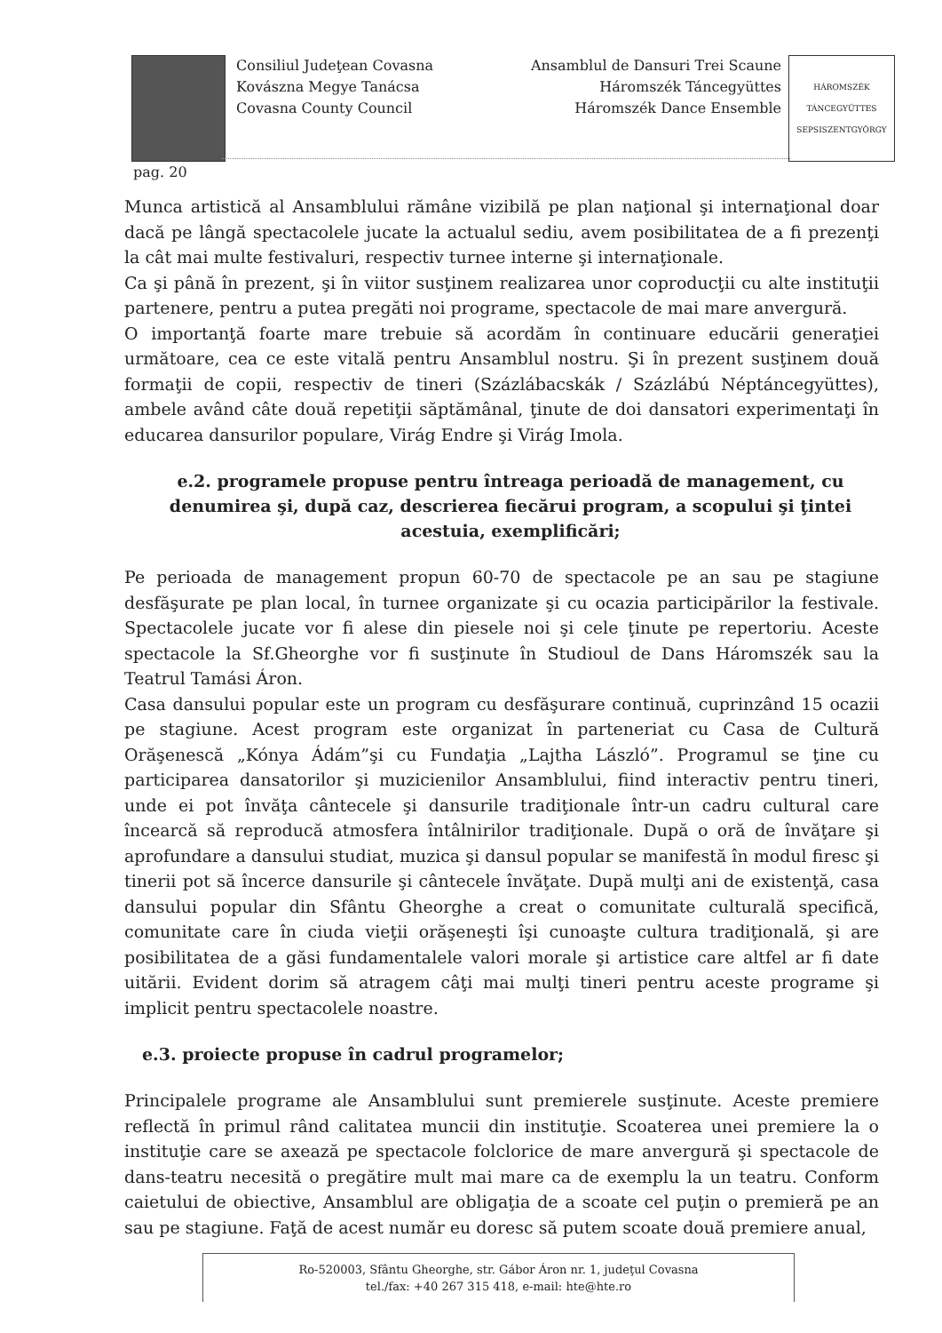Consiliul Judeţean Covasna
Kovászna Megye Tanácsa
Covasna County Council
Ansamblul de Dansuri Trei Scaune
Háromszék Táncegyüttes
Háromszék Dance Ensemble
HÁROMSZÉK TÁNCEGYÜTTES
SEPSISZENTGYÖRGY
pag. 20
Munca artistică al Ansamblului rămâne vizibilă pe plan naţional şi internaţional doar dacă pe lângă spectacolele jucate la actualul sediu, avem posibilitatea de a fi prezenţi la cât mai multe festivaluri, respectiv turnee interne şi internaţionale.
Ca şi până în prezent, şi în viitor susţinem realizarea unor coproducţii cu alte instituţii partenere, pentru a putea pregăti noi programe, spectacole de mai mare anvergură.
O importanţă foarte mare trebuie să acordăm în continuare educării generaţiei următoare, cea ce este vitală pentru Ansamblul nostru. Şi în prezent susţinem două formaţii de copii, respectiv de tineri (Százlábacskák / Százlábú Néptáncegyüttes), ambele având câte două repetiţii săptămânal, ţinute de doi dansatori experimentaţi în educarea dansurilor populare, Virág Endre şi Virág Imola.
e.2. programele propuse pentru întreaga perioadă de management, cu denumirea şi, după caz, descrierea fiecărui program, a scopului şi ţintei acestuia, exemplificări;
Pe perioada de management propun 60-70 de spectacole pe an sau pe stagiune desfăşurate pe plan local, în turnee organizate şi cu ocazia participărilor la festivale. Spectacolele jucate vor fi alese din piesele noi şi cele ţinute pe repertoriu. Aceste spectacole la Sf.Gheorghe vor fi susţinute în Studioul de Dans Háromszék sau la Teatrul Tamási Áron.
Casa dansului popular este un program cu desfăşurare continuă, cuprinzând 15 ocazii pe stagiune. Acest program este organizat în parteneriat cu Casa de Cultură Orăşenescă „Kónya Ádám”şi cu Fundaţia „Lajtha László”. Programul se ţine cu participarea dansatorilor şi muzicienilor Ansamblului, fiind interactiv pentru tineri, unde ei pot învăţa cântecele şi dansurile tradiţionale într-un cadru cultural care încearcă să reproducă atmosfera întâlnirilor tradiţionale. După o oră de învăţare şi aprofundare a dansului studiat, muzica şi dansul popular se manifestă în modul firesc şi tinerii pot să încerce dansurile şi cântecele învăţate. După mulţi ani de existenţă, casa dansului popular din Sfântu Gheorghe a creat o comunitate culturală specifică, comunitate care în ciuda vieţii orăşeneşti îşi cunoaşte cultura tradiţională, şi are posibilitatea de a găsi fundamentalele valori morale şi artistice care altfel ar fi date uitării. Evident dorim să atragem câţi mai mulţi tineri pentru aceste programe şi implicit pentru spectacolele noastre.
e.3. proiecte propuse în cadrul programelor;
Principalele programe ale Ansamblului sunt premierele susţinute. Aceste premiere reflectă în primul rând calitatea muncii din instituţie. Scoaterea unei premiere la o instituţie care se axează pe spectacole folclorice de mare anvergură şi spectacole de dans-teatru necesită o pregătire mult mai mare ca de exemplu la un teatru. Conform caietului de obiective, Ansamblul are obligaţia de a scoate cel puţin o premieră pe an sau pe stagiune. Faţă de acest număr eu doresc să putem scoate două premiere anual,
Ro-520003, Sfântu Gheorghe, str. Gábor Áron nr. 1, judeţul Covasna
tel./fax: +40 267 315 418, e-mail: hte@hte.ro